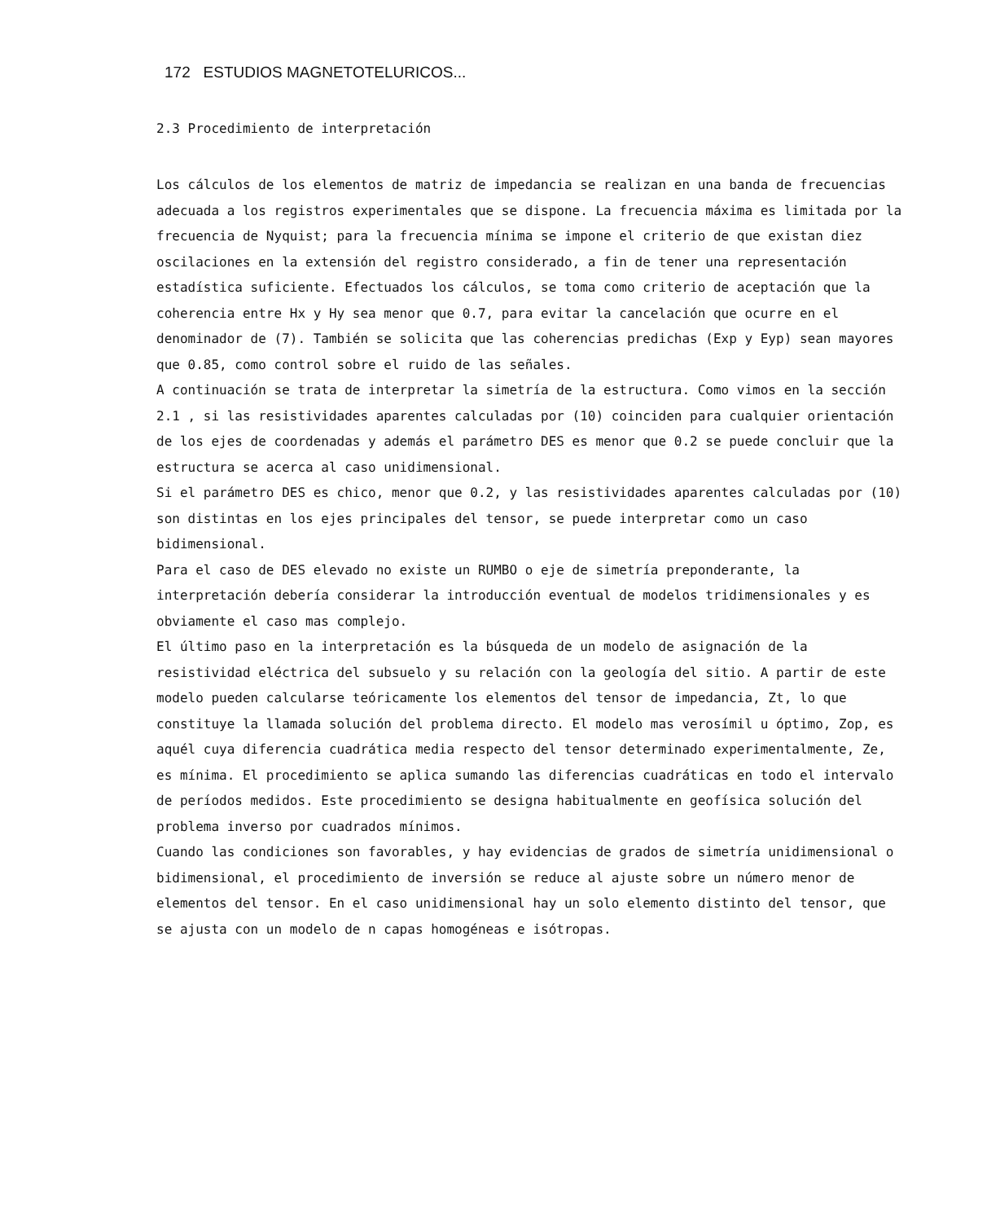172 ESTUDIOS MAGNETOTELURICOS...
2.3 Procedimiento de interpretación
Los cálculos de los elementos de matriz de impedancia se realizan en una banda de frecuencias adecuada a los registros experimentales que se dispone. La frecuencia máxima es limitada por la frecuencia de Nyquist; para la frecuencia mínima se impone el criterio de que existan diez oscilaciones en la extensión del registro considerado, a fin de tener una representación estadística suficiente. Efectuados los cálculos, se toma como criterio de aceptación que la coherencia entre Hx y Hy sea menor que 0.7, para evitar la cancelación que ocurre en el denominador de (7). También se solicita que las coherencias predichas (Exp y Eyp) sean mayores que 0.85, como control sobre el ruido de las señales.
A continuación se trata de interpretar la simetría de la estructura. Como vimos en la sección 2.1 , si las resistividades aparentes calculadas por (10) coinciden para cualquier orientación de los ejes de coordenadas y además el parámetro DES es menor que 0.2 se puede concluir que la estructura se acerca al caso unidimensional.
Si el parámetro DES es chico, menor que 0.2, y las resistividades aparentes calculadas por (10) son distintas en los ejes principales del tensor, se puede interpretar como un caso bidimensional.
Para el caso de DES elevado no existe un RUMBO o eje de simetría preponderante, la interpretación debería considerar la introducción eventual de modelos tridimensionales y es obviamente el caso mas complejo.
El último paso en la interpretación es la búsqueda de un modelo de asignación de la resistividad eléctrica del subsuelo y su relación con la geología del sitio. A partir de este modelo pueden calcularse teóricamente los elementos del tensor de impedancia, Zt, lo que constituye la llamada solución del problema directo. El modelo mas verosímil u óptimo, Zop, es aquél cuya diferencia cuadrática media respecto del tensor determinado experimentalmente, Ze, es mínima. El procedimiento se aplica sumando las diferencias cuadráticas en todo el intervalo de períodos medidos. Este procedimiento se designa habitualmente en geofísica solución del problema inverso por cuadrados mínimos.
Cuando las condiciones son favorables, y hay evidencias de grados de simetría unidimensional o bidimensional, el procedimiento de inversión se reduce al ajuste sobre un número menor de elementos del tensor. En el caso unidimensional hay un solo elemento distinto del tensor, que se ajusta con un modelo de n capas homogéneas e isótropas.